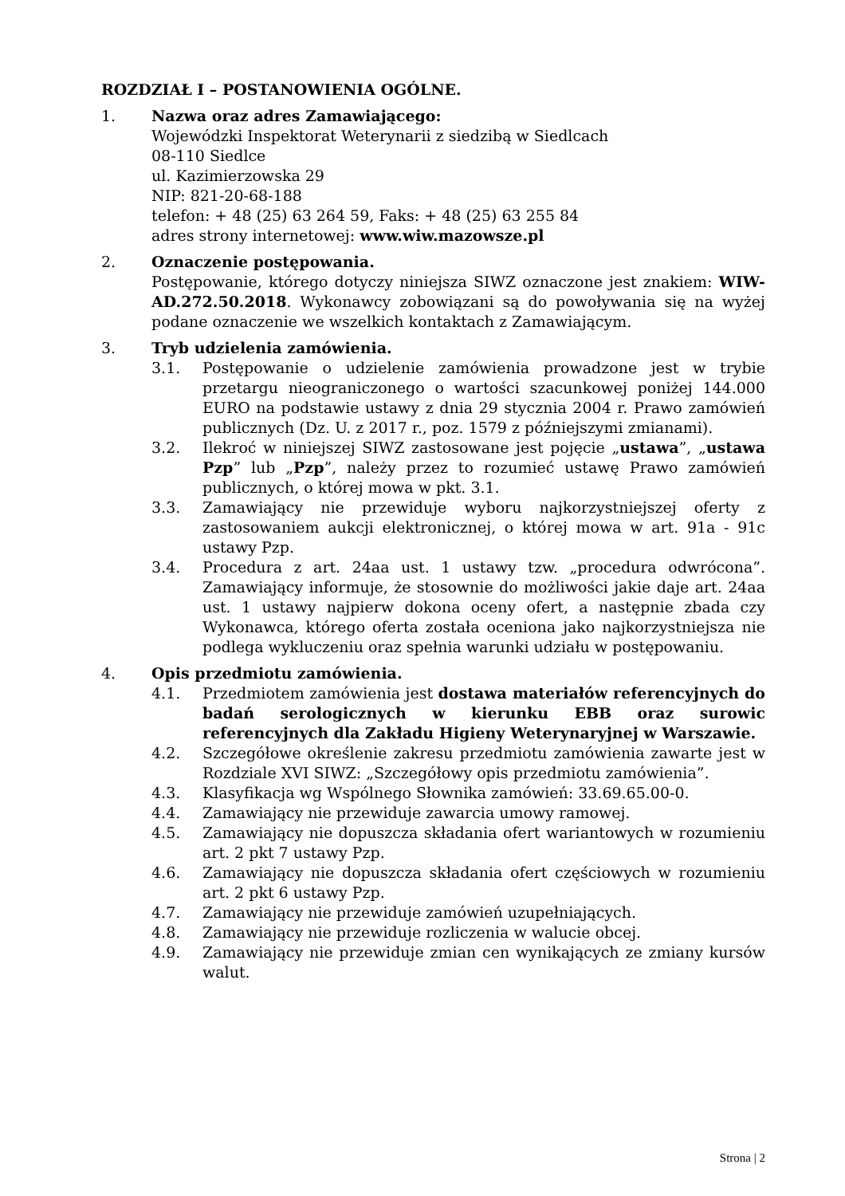ROZDZIAŁ I – POSTANOWIENIA OGÓLNE.
1. Nazwa oraz adres Zamawiającego:
Wojewódzki Inspektorat Weterynarii z siedzibą w Siedlcach
08-110 Siedlce
ul. Kazimierzowska 29
NIP: 821-20-68-188
telefon: + 48 (25) 63 264 59, Faks: + 48 (25) 63 255 84
adres strony internetowej: www.wiw.mazowsze.pl
2. Oznaczenie postępowania.
Postępowanie, którego dotyczy niniejsza SIWZ oznaczone jest znakiem: WIW-AD.272.50.2018. Wykonawcy zobowiązani są do powoływania się na wyżej podane oznaczenie we wszelkich kontaktach z Zamawiającym.
3. Tryb udzielenia zamówienia.
3.1. Postępowanie o udzielenie zamówienia prowadzone jest w trybie przetargu nieograniczonego o wartości szacunkowej poniżej 144.000 EURO na podstawie ustawy z dnia 29 stycznia 2004 r. Prawo zamówień publicznych (Dz. U. z 2017 r., poz. 1579 z późniejszymi zmianami).
3.2. Ilekroć w niniejszej SIWZ zastosowane jest pojęcie „ustawa”, „ustawa Pzp” lub „Pzp”, należy przez to rozumieć ustawę Prawo zamówień publicznych, o której mowa w pkt. 3.1.
3.3. Zamawiający nie przewiduje wyboru najkorzystniejszej oferty z zastosowaniem aukcji elektronicznej, o której mowa w art. 91a - 91c ustawy Pzp.
3.4. Procedura z art. 24aa ust. 1 ustawy tzw. „procedura odwrócona”. Zamawiający informuje, że stosownie do możliwości jakie daje art. 24aa ust. 1 ustawy najpierw dokona oceny ofert, a następnie zbada czy Wykonawca, którego oferta została oceniona jako najkorzystniejsza nie podlega wykluczeniu oraz spełnia warunki udziału w postępowaniu.
4. Opis przedmiotu zamówienia.
4.1. Przedmiotem zamówienia jest dostawa materiałów referencyjnych do badań serologicznych w kierunku EBB oraz surowic referencyjnych dla Zakładu Higieny Weterynaryjnej w Warszawie.
4.2. Szczegółowe określenie zakresu przedmiotu zamówienia zawarte jest w Rozdziale XVI SIWZ: „Szczegółowy opis przedmiotu zamówienia”.
4.3. Klasyfikacja wg Wspólnego Słownika zamówień: 33.69.65.00-0.
4.4. Zamawiający nie przewiduje zawarcia umowy ramowej.
4.5. Zamawiający nie dopuszcza składania ofert wariantowych w rozumieniu art. 2 pkt 7 ustawy Pzp.
4.6. Zamawiający nie dopuszcza składania ofert częściowych w rozumieniu art. 2 pkt 6 ustawy Pzp.
4.7. Zamawiający nie przewiduje zamówień uzupełniających.
4.8. Zamawiający nie przewiduje rozliczenia w walucie obcej.
4.9. Zamawiający nie przewiduje zmian cen wynikających ze zmiany kursów walut.
Strona | 2